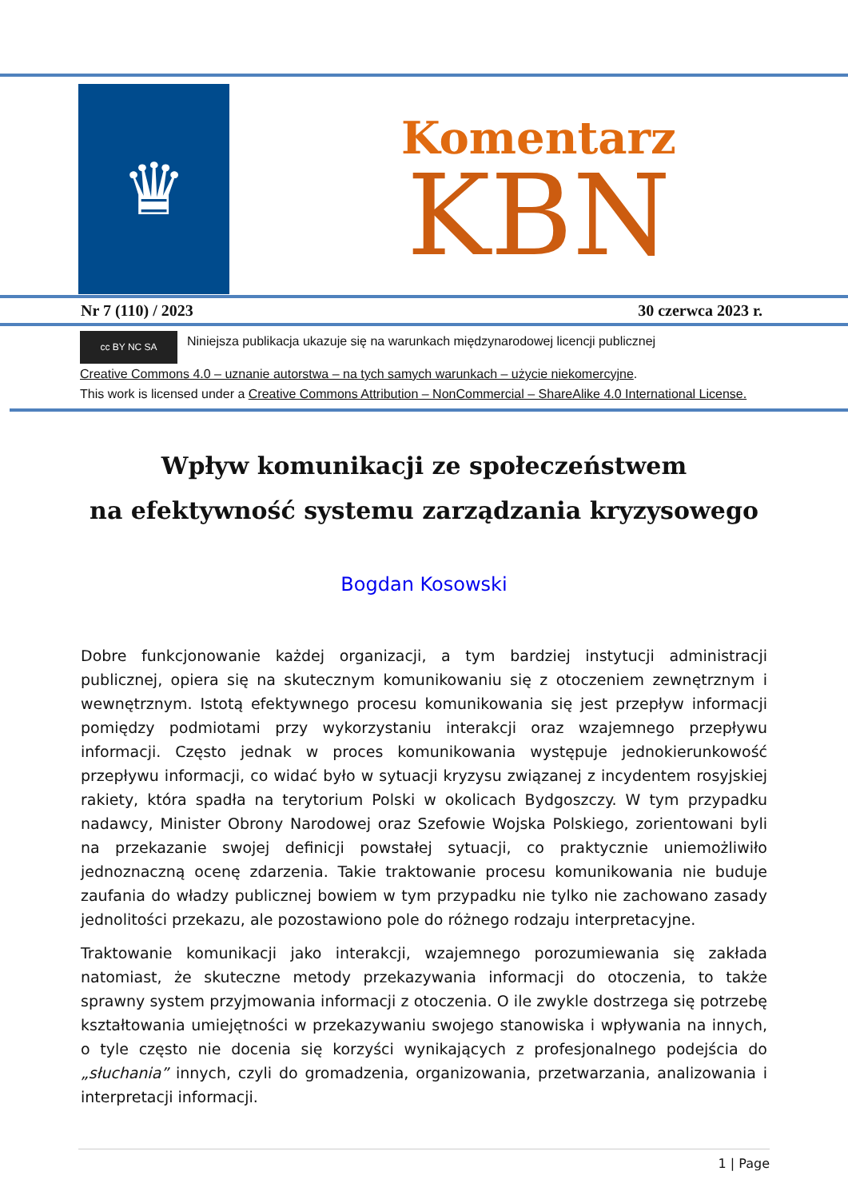♛
Komentarz
KBN
Nr 7 (110) / 2023 30 czerwca 2023 r.
cc BY NC SA Niniejsza publikacja ukazuje się na warunkach międzynarodowej licencji publicznej
Creative Commons 4.0 – uznanie autorstwa – na tych samych warunkach – użycie niekomercyjne.
This work is licensed under a Creative Commons Attribution – NonCommercial – ShareAlike 4.0 International License.
Wpływ komunikacji ze społeczeństwem
na efektywność systemu zarządzania kryzysowego
Bogdan Kosowski
Dobre funkcjonowanie każdej organizacji, a tym bardziej instytucji administracji publicznej, opiera się na skutecznym komunikowaniu się z otoczeniem zewnętrznym i wewnętrznym. Istotą efektywnego procesu komunikowania się jest przepływ informacji pomiędzy podmiotami przy wykorzystaniu interakcji oraz wzajemnego przepływu informacji. Często jednak w proces komunikowania występuje jednokierunkowość przepływu informacji, co widać było w sytuacji kryzysu związanej z incydentem rosyjskiej rakiety, która spadła na terytorium Polski w okolicach Bydgoszczy. W tym przypadku nadawcy, Minister Obrony Narodowej oraz Szefowie Wojska Polskiego, zorientowani byli na przekazanie swojej definicji powstałej sytuacji, co praktycznie uniemożliwiło jednoznaczną ocenę zdarzenia. Takie traktowanie procesu komunikowania nie buduje zaufania do władzy publicznej bowiem w tym przypadku nie tylko nie zachowano zasady jednolitości przekazu, ale pozostawiono pole do różnego rodzaju interpretacyjne.
Traktowanie komunikacji jako interakcji, wzajemnego porozumiewania się zakłada natomiast, że skuteczne metody przekazywania informacji do otoczenia, to także sprawny system przyjmowania informacji z otoczenia. O ile zwykle dostrzega się potrzebę kształtowania umiejętności w przekazywaniu swojego stanowiska i wpływania na innych, o tyle często nie docenia się korzyści wynikających z profesjonalnego podejścia do „słuchania” innych, czyli do gromadzenia, organizowania, przetwarzania, analizowania i interpretacji informacji.
1 | Page